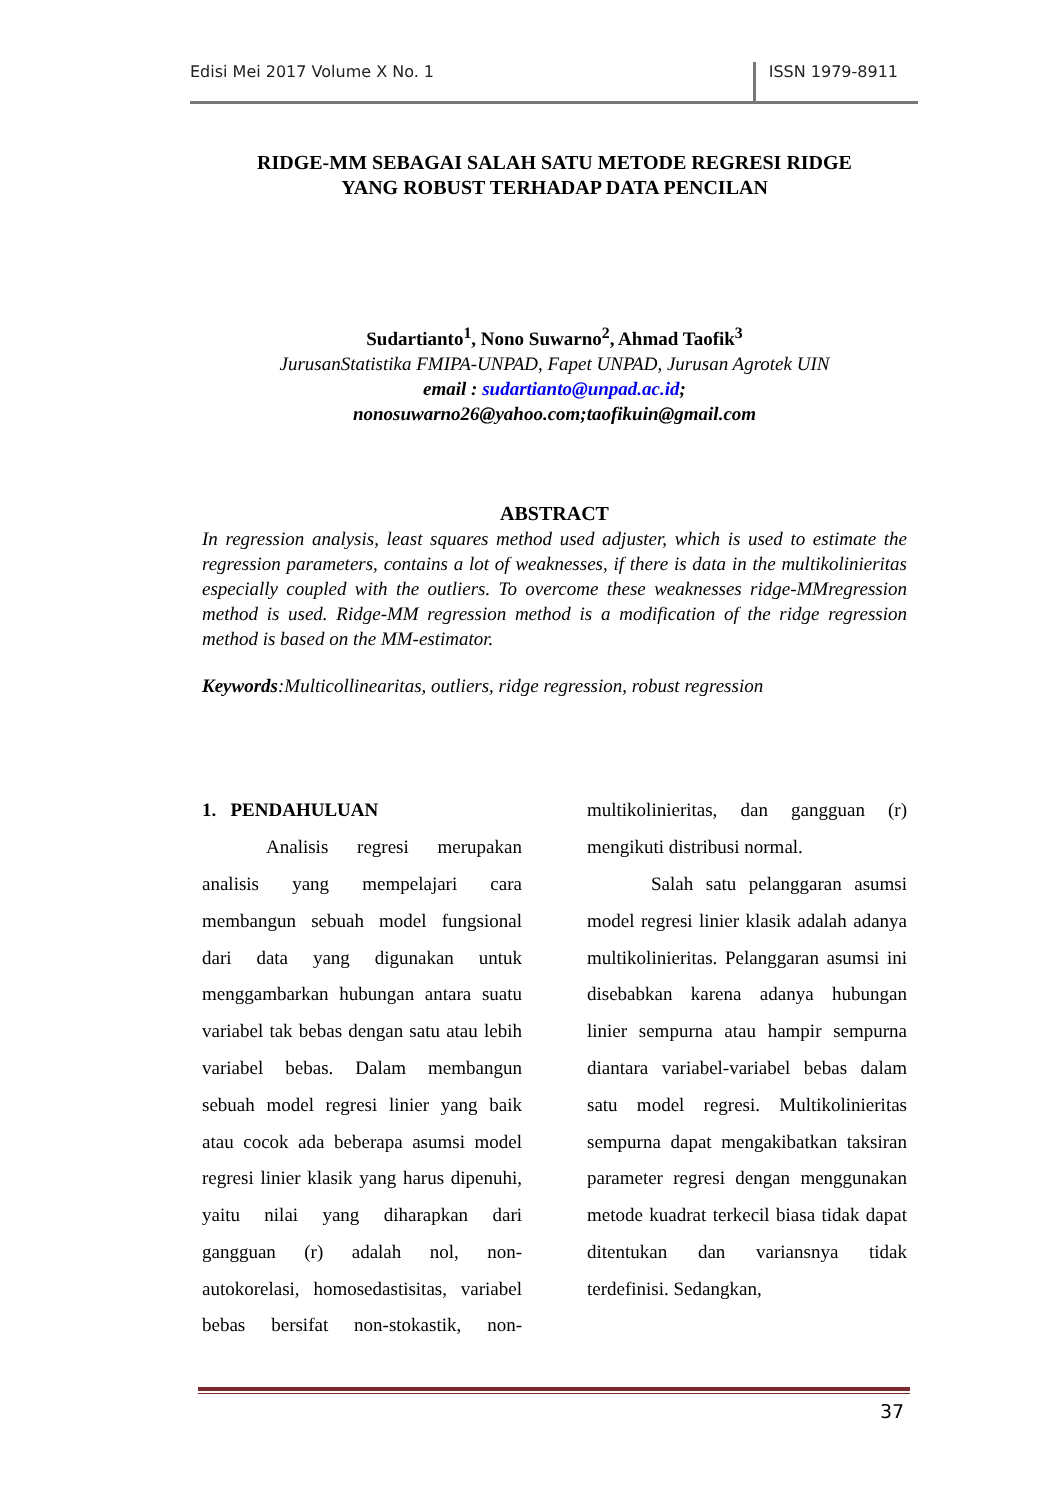Edisi Mei 2017 Volume X No. 1 ISSN 1979-8911
RIDGE-MM SEBAGAI SALAH SATU METODE REGRESI RIDGE
YANG ROBUST TERHADAP DATA PENCILAN
Sudartianto<sup>1</sup>, Nono Suwarno<sup>2</sup>, Ahmad Taofik<sup>3</sup>
JurusanStatistika FMIPA-UNPAD, Fapet UNPAD, Jurusan Agrotek UIN
email : sudartianto@unpad.ac.id;
nonosuwarno26@yahoo.com;taofikuin@gmail.com
ABSTRACT
In regression analysis, least squares method used adjuster, which is used to estimate the regression parameters, contains a lot of weaknesses, if there is data in the multikolinieritas especially coupled with the outliers. To overcome these weaknesses ridge-MMregression method is used. Ridge-MM regression method is a modification of the ridge regression method is based on the MM-estimator.
Keywords:Multicollinearitas, outliers, ridge regression, robust regression
1. PENDAHULUAN
Analisis regresi merupakan analisis yang mempelajari cara membangun sebuah model fungsional dari data yang digunakan untuk menggambarkan hubungan antara suatu variabel tak bebas dengan satu atau lebih variabel bebas. Dalam membangun sebuah model regresi linier yang baik atau cocok ada beberapa asumsi model regresi linier klasik yang harus dipenuhi, yaitu nilai yang diharapkan dari gangguan (r) adalah nol, non-autokorelasi, homosedastisitas, variabel bebas bersifat non-stokastik, non-multikolinieritas, dan gangguan (r) mengikuti distribusi normal.
Salah satu pelanggaran asumsi model regresi linier klasik adalah adanya multikolinieritas. Pelanggaran asumsi ini disebabkan karena adanya hubungan linier sempurna atau hampir sempurna diantara variabel-variabel bebas dalam satu model regresi. Multikolinieritas sempurna dapat mengakibatkan taksiran parameter regresi dengan menggunakan metode kuadrat terkecil biasa tidak dapat ditentukan dan variansnya tidak terdefinisi. Sedangkan,
37